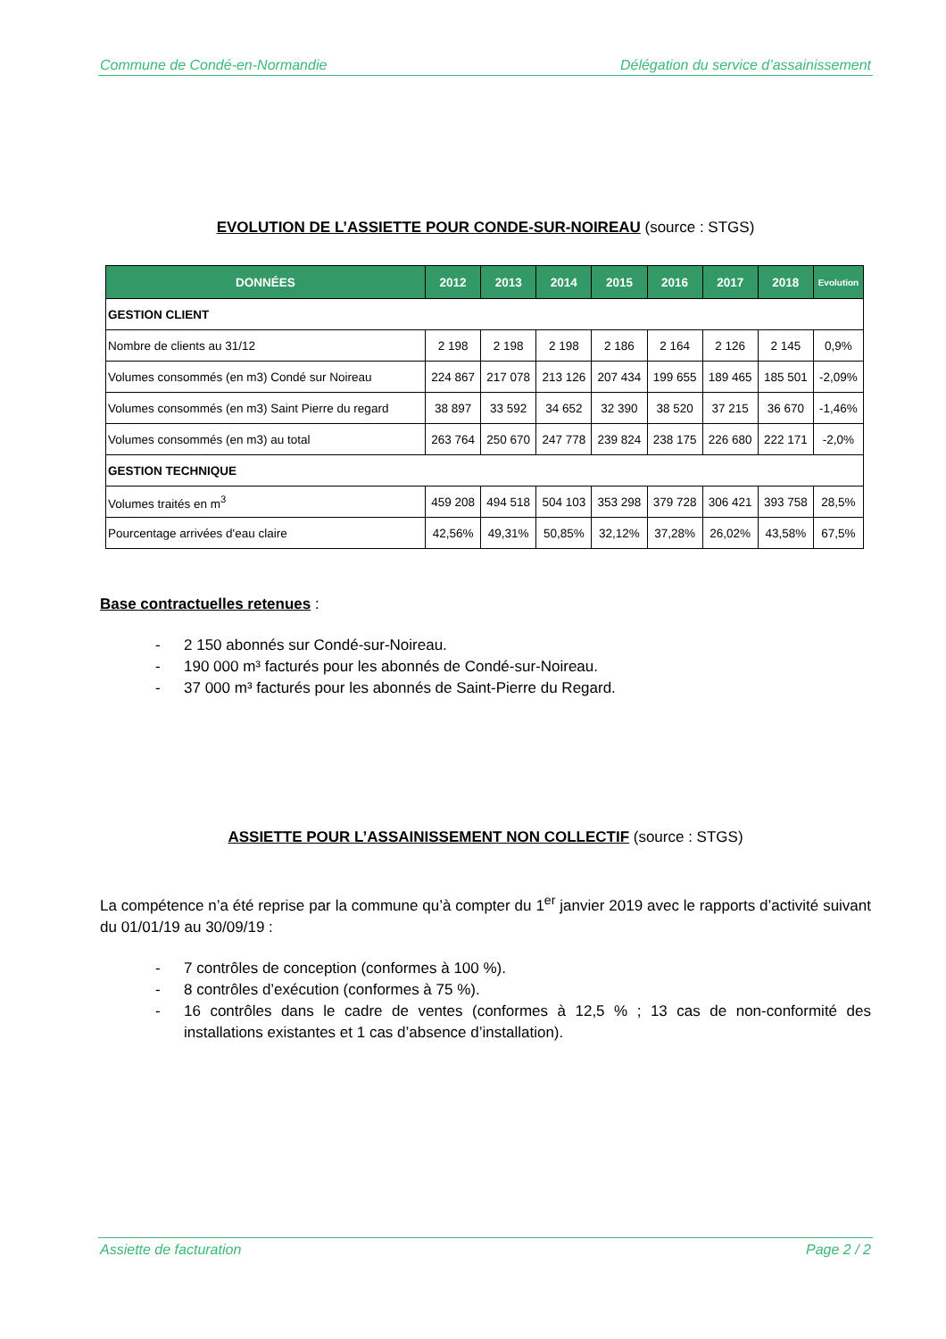Commune de Condé-en-Normandie Délégation du service d’assainissement
EVOLUTION DE L’ASSIETTE POUR CONDE-SUR-NOIREAU (source : STGS)
| DONNÉES | 2012 | 2013 | 2014 | 2015 | 2016 | 2017 | 2018 | Evolution |
| --- | --- | --- | --- | --- | --- | --- | --- | --- |
| GESTION CLIENT | | | | | | | | |
| Nombre de clients au 31/12 | 2 198 | 2 198 | 2 198 | 2 186 | 2 164 | 2 126 | 2 145 | 0,9% |
| Volumes consommés (en m3) Condé sur Noireau | 224 867 | 217 078 | 213 126 | 207 434 | 199 655 | 189 465 | 185 501 | -2,09% |
| Volumes consommés (en m3) Saint Pierre du regard | 38 897 | 33 592 | 34 652 | 32 390 | 38 520 | 37 215 | 36 670 | -1,46% |
| Volumes consommés (en m3) au total | 263 764 | 250 670 | 247 778 | 239 824 | 238 175 | 226 680 | 222 171 | -2,0% |
| GESTION TECHNIQUE | | | | | | | | |
| Volumes traités en m<sup>3</sup> | 459 208 | 494 518 | 504 103 | 353 298 | 379 728 | 306 421 | 393 758 | 28,5% |
| Pourcentage arrivées d'eau claire | 42,56% | 49,31% | 50,85% | 32,12% | 37,28% | 26,02% | 43,58% | 67,5% |
Base contractuelles retenues :
- 2 150 abonnés sur Condé-sur-Noireau.
- 190 000 m³ facturés pour les abonnés de Condé-sur-Noireau.
- 37 000 m³ facturés pour les abonnés de Saint-Pierre du Regard.
ASSIETTE POUR L’ASSAINISSEMENT NON COLLECTIF (source : STGS)
La compétence n’a été reprise par la commune qu’à compter du 1<sup>er</sup> janvier 2019 avec le rapports d’activité suivant du 01/01/19 au 30/09/19 :
- 7 contrôles de conception (conformes à 100 %).
- 8 contrôles d’exécution (conformes à 75 %).
- 16 contrôles dans le cadre de ventes (conformes à 12,5 % ; 13 cas de non-conformité des installations existantes et 1 cas d’absence d’installation).
Assiette de facturation Page 2 / 2